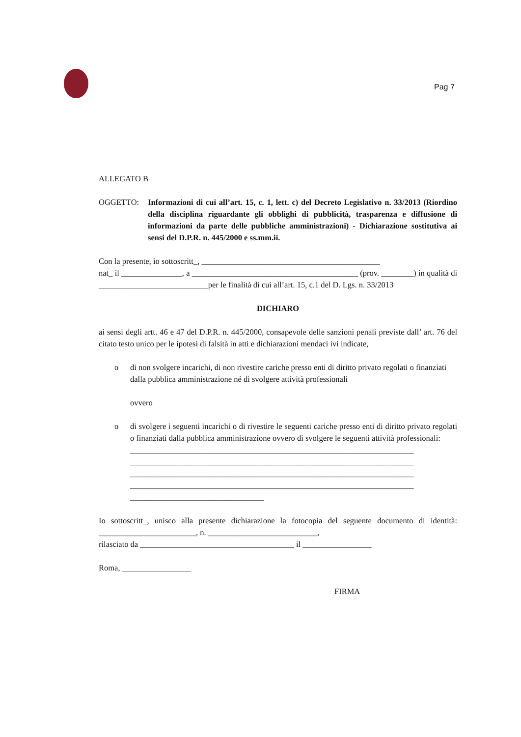Pag 7
ALLEGATO B
OGGETTO: Informazioni di cui all’art. 15, c. 1, lett. c) del Decreto Legislativo n. 33/2013 (Riordino della disciplina riguardante gli obblighi di pubblicità, trasparenza e diffusione di informazioni da parte delle pubbliche amministrazioni) - Dichiarazione sostitutiva ai sensi del D.P.R. n. 445/2000 e ss.mm.ii.
Con la presente, io sottoscritt_, ____________________________________________
nat_ il _______________, a _________________________________________ (prov. ________) in qualità di ___________________________per le finalità di cui all’art. 15, c.1 del D. Lgs. n. 33/2013
DICHIARO
ai sensi degli artt. 46 e 47 del D.P.R. n. 445/2000, consapevole delle sanzioni penali previste dall’ art. 76 del citato testo unico per le ipotesi di falsità in atti e dichiarazioni mendaci ivi indicate,
o di non svolgere incarichi, di non rivestire cariche presso enti di diritto privato regolati o finanziati dalla pubblica amministrazione né di svolgere attività professionali
ovvero
o di svolgere i seguenti incarichi o di rivestire le seguenti cariche presso enti di diritto privato regolati o finanziati dalla pubblica amministrazione ovvero di svolgere le seguenti attività professionali:
______________________________________________________________________
______________________________________________________________________
______________________________________________________________________
______________________________________________________________________
_________________________________
Io sottoscritt_, unisco alla presente dichiarazione la fotocopia del seguente documento di identità: ________________________, n. ___________________________,
rilasciato da ______________________________________ il _________________
Roma, _________________
FIRMA